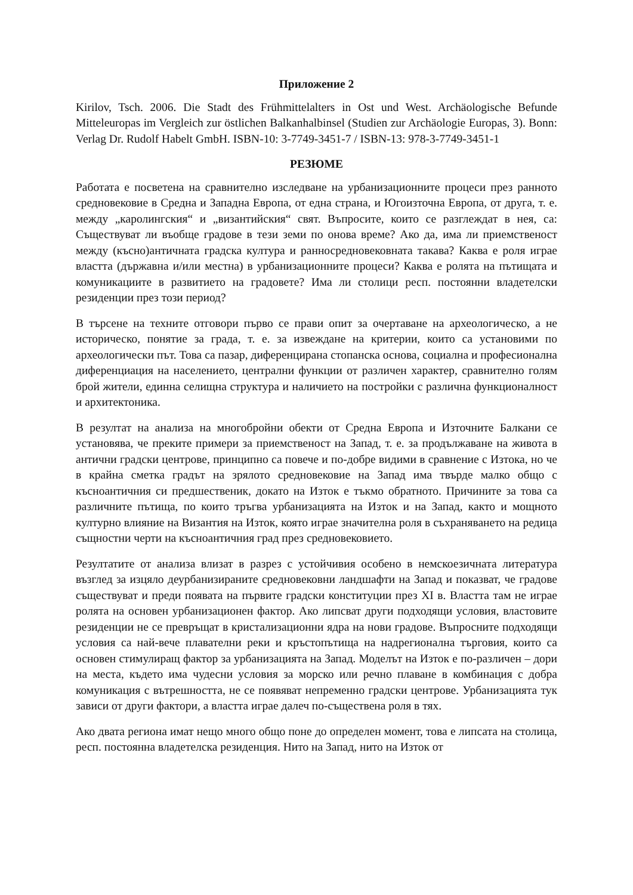Приложение 2
Kirilov, Tsch. 2006. Die Stadt des Frühmittelalters in Ost und West. Archäologische Befunde Mitteleuropas im Vergleich zur östlichen Balkanhalbinsel (Studien zur Archäologie Europas, 3). Bonn: Verlag Dr. Rudolf Habelt GmbH. ISBN-10: 3-7749-3451-7 / ISBN-13: 978-3-7749-3451-1
РЕЗЮМЕ
Работата е посветена на сравнително изследване на урбанизационните процеси през ранното средновековие в Средна и Западна Европа, от една страна, и Югоизточна Европа, от друга, т. е. между „каролингския“ и „византийския“ свят. Въпросите, които се разглеждат в нея, са: Съществуват ли въобще градове в тези земи по онова време? Ако да, има ли приемственост между (късно)античната градска култура и ранносредновековната такава? Каква е роля играе властта (държавна и/или местна) в урбанизационните процеси? Каква е ролята на пътищата и комуникациите в развитието на градовете? Има ли столици респ. постоянни владетелски резиденции през този период?
В търсене на техните отговори първо се прави опит за очертаване на археологическо, а не историческо, понятие за града, т. е. за извеждане на критерии, които са установими по археологически път. Това са пазар, диференцирана стопанска основа, социална и професионална диференциация на населението, централни функции от различен характер, сравнително голям брой жители, единна селищна структура и наличието на постройки с различна функционалност и архитектоника.
В резултат на анализа на многобройни обекти от Средна Европа и Източните Балкани се установява, че преките примери за приемственост на Запад, т. е. за продължаване на живота в антични градски центрове, принципно са повече и по-добре видими в сравнение с Изтока, но че в крайна сметка градът на зрялото средновековие на Запад има твърде малко общо с късноантичния си предшественик, докато на Изток е тъкмо обратното. Причините за това са различните пътища, по които тръгва урбанизацията на Изток и на Запад, както и мощното културно влияние на Византия на Изток, която играе значителна роля в съхраняването на редица същностни черти на късноантичния град през средновековието.
Резултатите от анализа влизат в разрез с устойчивия особено в немскоезичната литература възглед за изцяло деурбанизираните средновековни ландшафти на Запад и показват, че градове съществуват и преди появата на първите градски конституции през XI в. Властта там не играе ролята на основен урбанизационен фактор. Ако липсват други подходящи условия, властовите резиденции не се превръщат в кристализационни ядра на нови градове. Въпросните подходящи условия са най-вече плавателни реки и кръстопътища на надрегионална търговия, които са основен стимулиращ фактор за урбанизацията на Запад. Моделът на Изток е по-различен – дори на места, където има чудесни условия за морско или речно плаване в комбинация с добра комуникация с вътрешността, не се появяват непременно градски центрове. Урбанизацията тук зависи от други фактори, а властта играе далеч по-съществена роля в тях.
Ако двата региона имат нещо много общо поне до определен момент, това е липсата на столица, респ. постоянна владетелска резиденция. Нито на Запад, нито на Изток от